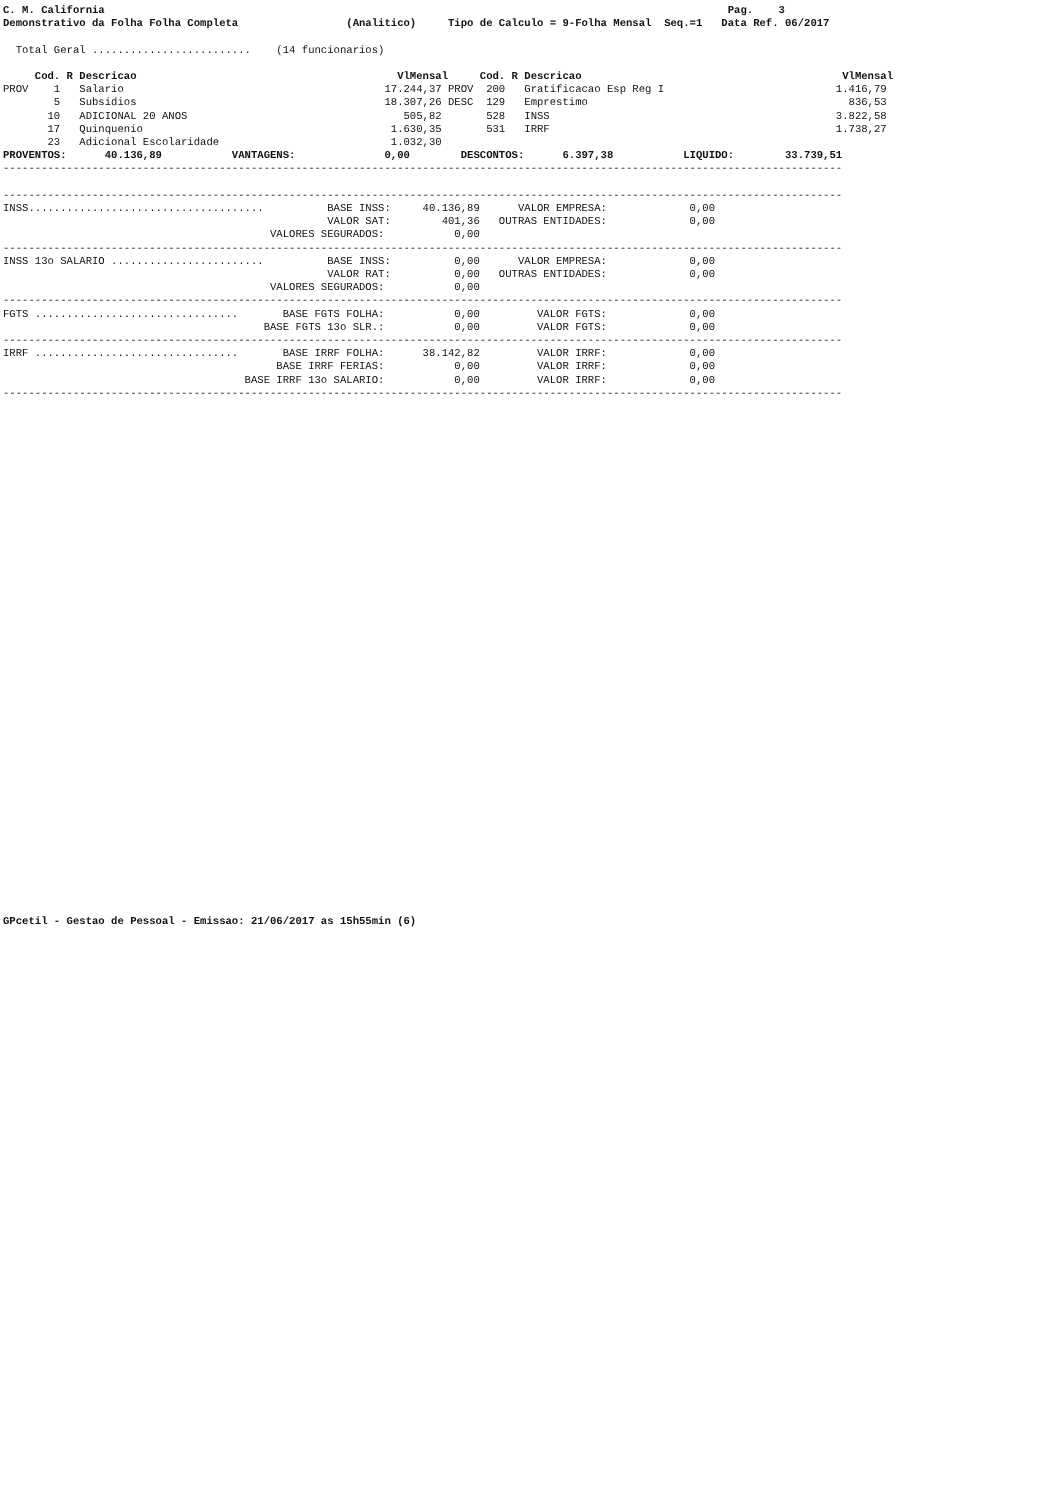C. M. California                                                                                                  Pag.    3
Demonstrativo da Folha Folha Completa                 (Analitico)     Tipo de Calculo = 9-Folha Mensal  Seq.=1   Data Ref. 06/2017

  Total Geral .........................    (14 funcionarios)

     Cod. R Descricao                                         VlMensal     Cod. R Descricao                                         VlMensal
PROV    1   Salario                                         17.244,37 PROV  200   Gratificacao Esp Reg I                           1.416,79
        5   Subsidios                                       18.307,26 DESC  129   Emprestimo                                         836,53
       10   ADICIONAL 20 ANOS                                  505,82       528   INSS                                             3.822,58
       17   Quinquenio                                       1.630,35       531   IRRF                                             1.738,27
       23   Adicional Escolaridade                           1.032,30
PROVENTOS:      40.136,89           VANTAGENS:              0,00        DESCONTOS:      6.397,38           LIQUIDO:        33.739,51
------------------------------------------------------------------------------------------------------------------------------------

------------------------------------------------------------------------------------------------------------------------------------
INSS.....................................          BASE INSS:     40.136,89      VALOR EMPRESA:             0,00
                                                   VALOR SAT:        401,36   OUTRAS ENTIDADES:             0,00
                                          VALORES SEGURADOS:           0,00
------------------------------------------------------------------------------------------------------------------------------------
INSS 13o SALARIO ........................          BASE INSS:          0,00      VALOR EMPRESA:             0,00
                                                   VALOR RAT:          0,00   OUTRAS ENTIDADES:             0,00
                                          VALORES SEGURADOS:           0,00
------------------------------------------------------------------------------------------------------------------------------------
FGTS ................................       BASE FGTS FOLHA:           0,00         VALOR FGTS:             0,00
                                         BASE FGTS 13o SLR.:           0,00         VALOR FGTS:             0,00
------------------------------------------------------------------------------------------------------------------------------------
IRRF ................................       BASE IRRF FOLHA:      38.142,82         VALOR IRRF:             0,00
                                           BASE IRRF FERIAS:           0,00         VALOR IRRF:             0,00
                                      BASE IRRF 13o SALARIO:           0,00         VALOR IRRF:             0,00
------------------------------------------------------------------------------------------------------------------------------------
GPcetil - Gestao de Pessoal - Emissao: 21/06/2017 as 15h55min (6)